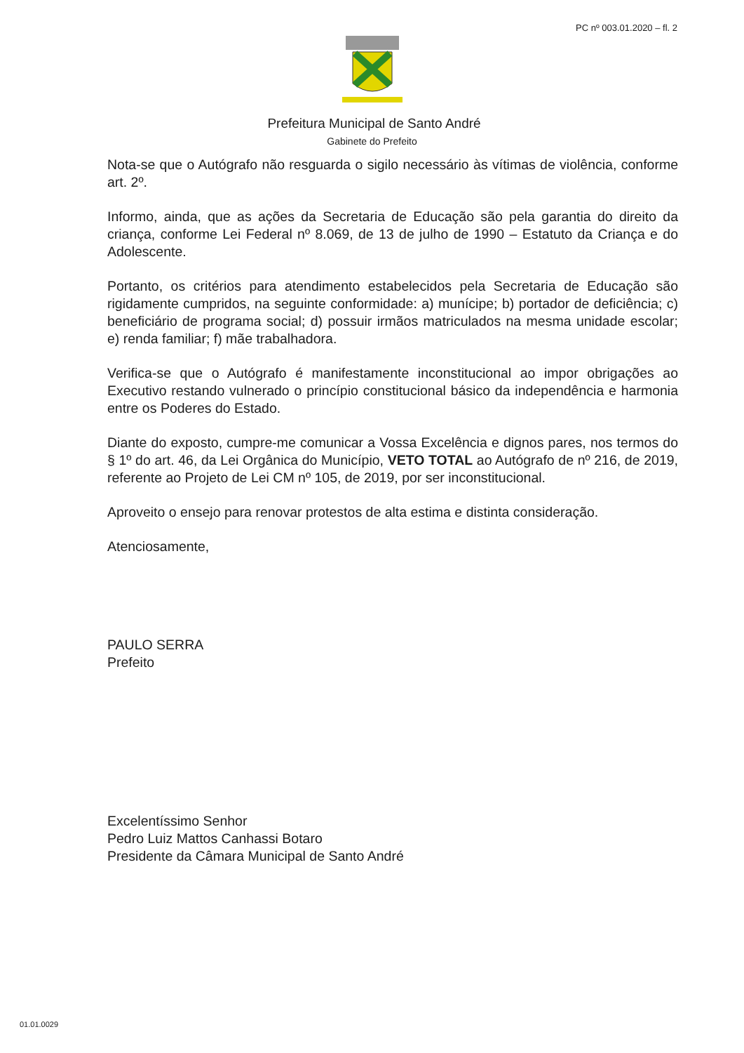PC nº 003.01.2020 – fl. 2
Prefeitura Municipal de Santo André
Gabinete do Prefeito
Nota-se que o Autógrafo não resguarda o sigilo necessário às vítimas de violência, conforme art. 2º.
Informo, ainda, que as ações da Secretaria de Educação são pela garantia do direito da criança, conforme Lei Federal nº 8.069, de 13 de julho de 1990 – Estatuto da Criança e do Adolescente.
Portanto, os critérios para atendimento estabelecidos pela Secretaria de Educação são rigidamente cumpridos, na seguinte conformidade: a) munícipe; b) portador de deficiência; c) beneficiário de programa social; d) possuir irmãos matriculados na mesma unidade escolar; e) renda familiar; f) mãe trabalhadora.
Verifica-se que o Autógrafo é manifestamente inconstitucional ao impor obrigações ao Executivo restando vulnerado o princípio constitucional básico da independência e harmonia entre os Poderes do Estado.
Diante do exposto, cumpre-me comunicar a Vossa Excelência e dignos pares, nos termos do § 1º do art. 46, da Lei Orgânica do Município, VETO TOTAL ao Autógrafo de nº 216, de 2019, referente ao Projeto de Lei CM nº 105, de 2019, por ser inconstitucional.
Aproveito o ensejo para renovar protestos de alta estima e distinta consideração.
Atenciosamente,
PAULO SERRA
Prefeito
Excelentíssimo Senhor
Pedro Luiz Mattos Canhassi Botaro
Presidente da Câmara Municipal de Santo André
01.01.0029